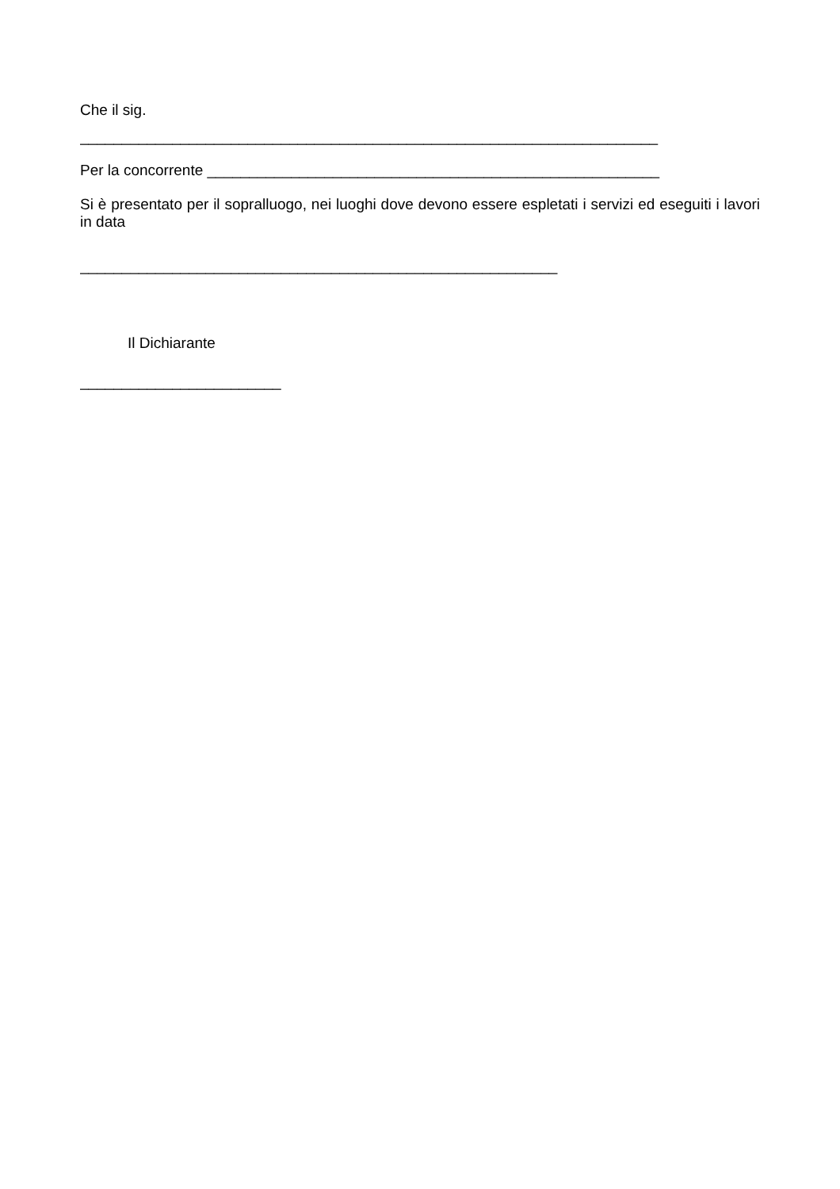Che il sig.
_____________________________________________________________________
Per la concorrente ______________________________________________________
Si è presentato per il sopralluogo, nei luoghi dove devono essere espletati i servizi ed eseguiti i lavori in data
_________________________________________________________
Il Dichiarante
________________________